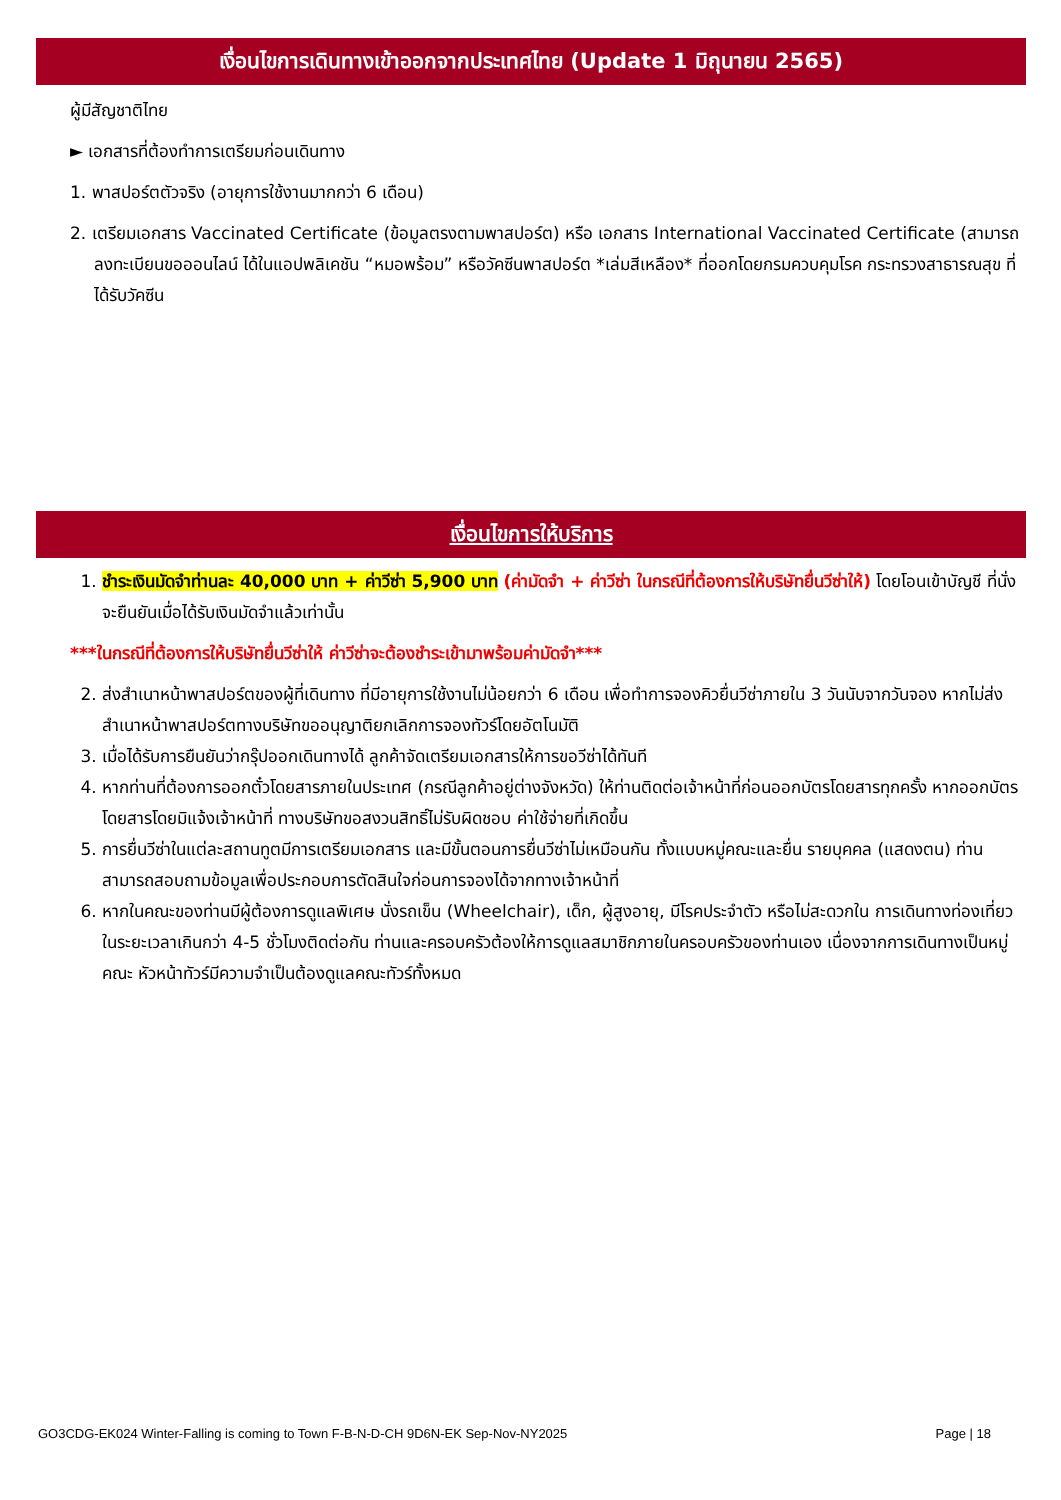เงื่อนไขการเดินทางเข้าออกจากประเทศไทย (Update 1 มิถุนายน 2565)
ผู้มีสัญชาติไทย
► เอกสารที่ต้องทำการเตรียมก่อนเดินทาง
1. พาสปอร์ตตัวจริง (อายุการใช้งานมากกว่า 6 เดือน)
2. เตรียมเอกสาร Vaccinated Certificate (ข้อมูลตรงตามพาสปอร์ต) หรือ เอกสาร International Vaccinated Certificate (สามารถลงทะเบียนขอออนไลน์ ได้ในแอปพลิเคชัน “หมอพร้อม” หรือวัคซีนพาสปอร์ต *เล่มสีเหลือง* ที่ออกโดยกรมควบคุมโรค กระทรวงสาธารณสุข ที่ได้รับวัคซีน
เงื่อนไขการให้บริการ
1. ชำระเงินมัดจำท่านละ 40,000 บาท + ค่าวีซ่า 5,900 บาท (ค่ามัดจำ + ค่าวีซ่า ในกรณีที่ต้องการให้บริษัทยื่นวีซ่าให้) โดยโอนเข้าบัญชี ที่นั่งจะยืนยันเมื่อได้รับเงินมัดจำแล้วเท่านั้น
***ในกรณีที่ต้องการให้บริษัทยื่นวีซ่าให้ ค่าวีซ่าจะต้องชำระเข้ามาพร้อมค่ามัดจำ***
2. ส่งสำเนาหน้าพาสปอร์ตของผู้ที่เดินทาง ที่มีอายุการใช้งานไม่น้อยกว่า 6 เดือน เพื่อทำการจองคิวยื่นวีซ่าภายใน 3 วันนับจากวันจอง หากไม่ส่งสำเนาหน้าพาสปอร์ตทางบริษัทขออนุญาติยกเลิกการจองทัวร์โดยอัตโนมัติ
3. เมื่อได้รับการยืนยันว่ากรุ๊ปออกเดินทางได้ ลูกค้าจัดเตรียมเอกสารให้การขอวีซ่าได้ทันที
4. หากท่านที่ต้องการออกตั๋วโดยสารภายในประเทศ (กรณีลูกค้าอยู่ต่างจังหวัด) ให้ท่านติดต่อเจ้าหน้าที่ก่อนออกบัตรโดยสารทุกครั้ง หากออกบัตรโดยสารโดยมิแจ้งเจ้าหน้าที่ ทางบริษัทขอสงวนสิทธิ์ไม่รับผิดชอบ ค่าใช้จ่ายที่เกิดขึ้น
5. การยื่นวีซ่าในแต่ละสถานทูตมีการเตรียมเอกสาร และมีขั้นตอนการยื่นวีซ่าไม่เหมือนกัน ทั้งแบบหมู่คณะและยื่น รายบุคคล (แสดงตน) ท่านสามารถสอบถามข้อมูลเพื่อประกอบการตัดสินใจก่อนการจองได้จากทางเจ้าหน้าที่
6. หากในคณะของท่านมีผู้ต้องการดูแลพิเศษ นั่งรถเข็น (Wheelchair), เด็ก, ผู้สูงอายุ, มีโรคประจำตัว หรือไม่สะดวกใน การเดินทางท่องเที่ยวในระยะเวลาเกินกว่า 4-5 ชั่วโมงติดต่อกัน ท่านและครอบครัวต้องให้การดูแลสมาชิกภายในครอบครัวของท่านเอง เนื่องจากการเดินทางเป็นหมู่คณะ หัวหน้าทัวร์มีความจำเป็นต้องดูแลคณะทัวร์ทั้งหมด
GO3CDG-EK024 Winter-Falling is coming to Town F-B-N-D-CH 9D6N-EK Sep-Nov-NY2025 Page | 18